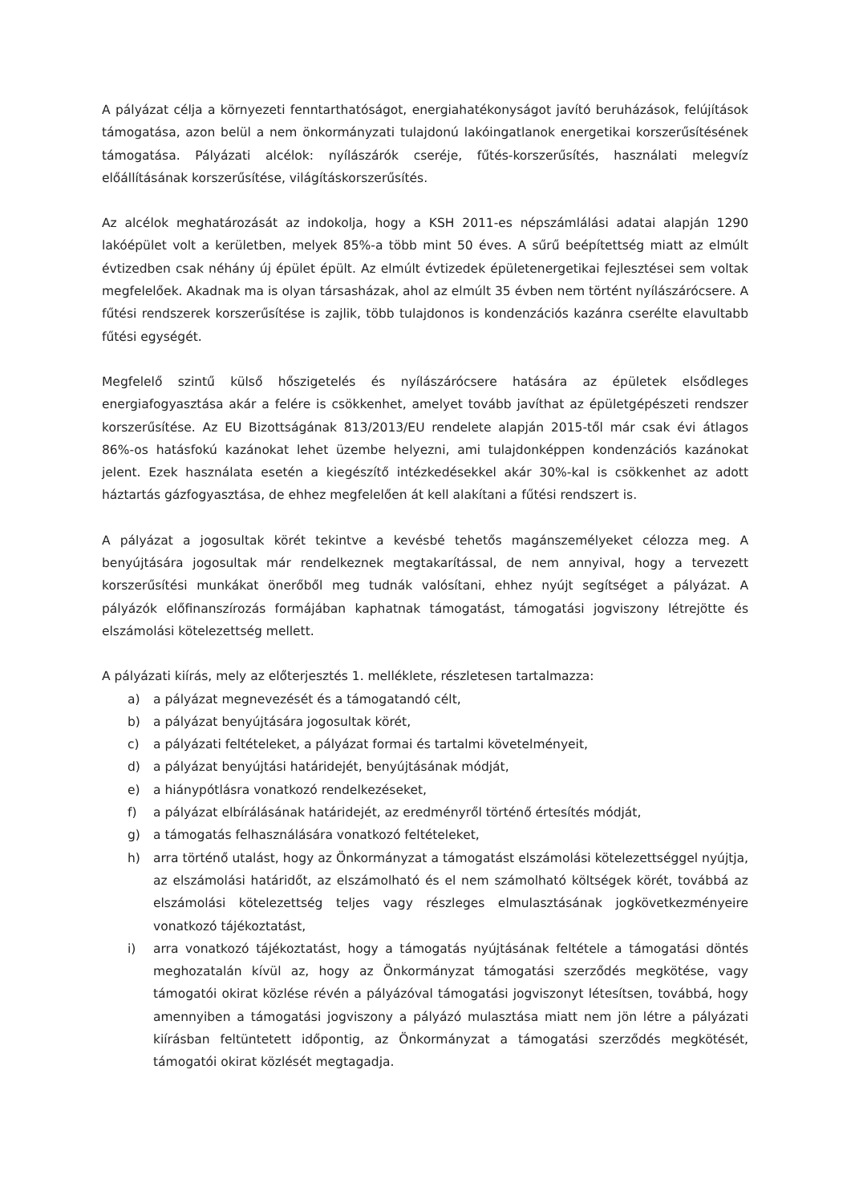A pályázat célja a környezeti fenntarthatóságot, energiahatékonyságot javító beruházások, felújítások támogatása, azon belül a nem önkormányzati tulajdonú lakóingatlanok energetikai korszerűsítésének támogatása. Pályázati alcélok: nyílászárók cseréje, fűtés-korszerűsítés, használati melegvíz előállításának korszerűsítése, világításkorszerűsítés.
Az alcélok meghatározását az indokolja, hogy a KSH 2011-es népszámlálási adatai alapján 1290 lakóépület volt a kerületben, melyek 85%-a több mint 50 éves. A sűrű beépítettség miatt az elmúlt évtizedben csak néhány új épület épült. Az elmúlt évtizedek épületenergetikai fejlesztései sem voltak megfelelőek. Akadnak ma is olyan társasházak, ahol az elmúlt 35 évben nem történt nyílászárócsere. A fűtési rendszerek korszerűsítése is zajlik, több tulajdonos is kondenzációs kazánra cserélte elavultabb fűtési egységét.
Megfelelő szintű külső hőszigetelés és nyílászárócsere hatására az épületek elsődleges energiafogyasztása akár a felére is csökkenhet, amelyet tovább javíthat az épületgépészeti rendszer korszerűsítése. Az EU Bizottságának 813/2013/EU rendelete alapján 2015-től már csak évi átlagos 86%-os hatásfokú kazánokat lehet üzembe helyezni, ami tulajdonképpen kondenzációs kazánokat jelent. Ezek használata esetén a kiegészítő intézkedésekkel akár 30%-kal is csökkenhet az adott háztartás gázfogyasztása, de ehhez megfelelően át kell alakítani a fűtési rendszert is.
A pályázat a jogosultak körét tekintve a kevésbé tehetős magánszemélyeket célozza meg. A benyújtására jogosultak már rendelkeznek megtakarítással, de nem annyival, hogy a tervezett korszerűsítési munkákat önerőből meg tudnák valósítani, ehhez nyújt segítséget a pályázat. A pályázók előfinanszírozás formájában kaphatnak támogatást, támogatási jogviszony létrejötte és elszámolási kötelezettség mellett.
A pályázati kiírás, mely az előterjesztés 1. melléklete, részletesen tartalmazza:
a) a pályázat megnevezését és a támogatandó célt,
b) a pályázat benyújtására jogosultak körét,
c) a pályázati feltételeket, a pályázat formai és tartalmi követelményeit,
d) a pályázat benyújtási határidejét, benyújtásának módját,
e) a hiánypótlásra vonatkozó rendelkezéseket,
f) a pályázat elbírálásának határidejét, az eredményről történő értesítés módját,
g) a támogatás felhasználására vonatkozó feltételeket,
h) arra történő utalást, hogy az Önkormányzat a támogatást elszámolási kötelezettséggel nyújtja, az elszámolási határidőt, az elszámolható és el nem számolható költségek körét, továbbá az elszámolási kötelezettség teljes vagy részleges elmulasztásának jogkövetkezményeire vonatkozó tájékoztatást,
i) arra vonatkozó tájékoztatást, hogy a támogatás nyújtásának feltétele a támogatási döntés meghozatalán kívül az, hogy az Önkormányzat támogatási szerződés megkötése, vagy támogatói okirat közlése révén a pályázóval támogatási jogviszonyt létesítsen, továbbá, hogy amennyiben a támogatási jogviszony a pályázó mulasztása miatt nem jön létre a pályázati kiírásban feltüntetett időpontig, az Önkormányzat a támogatási szerződés megkötését, támogatói okirat közlését megtagadja.